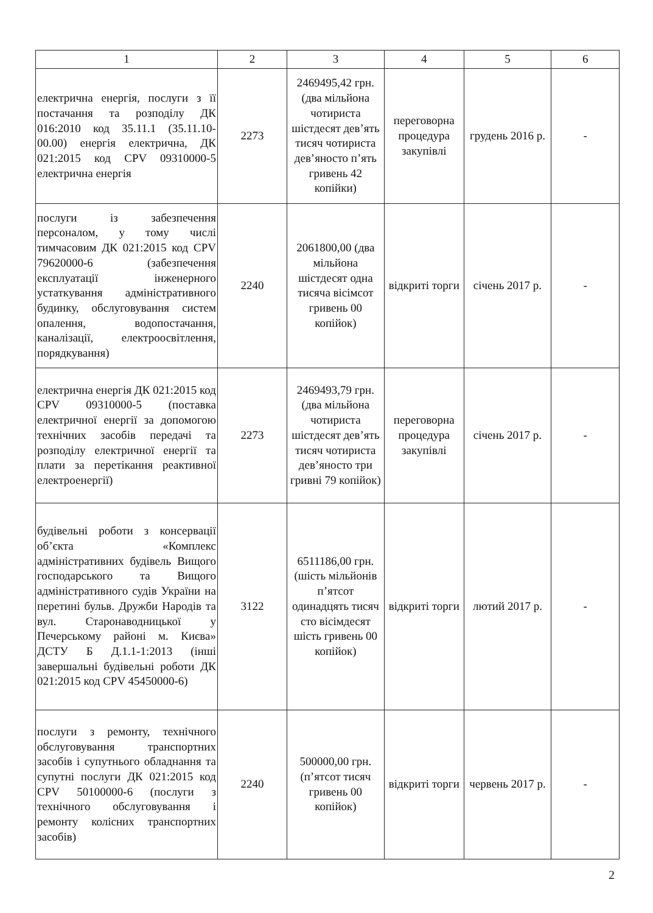| 1 | 2 | 3 | 4 | 5 | 6 |
| --- | --- | --- | --- | --- | --- |
| електрична енергія, послуги з її постачання та розподілу ДК 016:2010 код 35.11.1 (35.11.10-00.00) енергія електрична, ДК 021:2015 код CPV 09310000-5 електрична енергія | 2273 | 2469495,42 грн. (два мільйона чотириста шістдесят дев’ять тисяч чотириста дев’яносто п’ять гривень 42 копійки) | переговорна процедура закупівлі | грудень 2016 р. | - |
| послуги із забезпечення персоналом, у тому числі тимчасовим ДК 021:2015 код CPV 79620000-6 (забезпечення експлуатації інженерного устаткування адміністративного будинку, обслуговування систем опалення, водопостачання, каналізації, електроосвітлення, порядкування) | 2240 | 2061800,00 (два мільйона шістдесят одна тисяча вісімсот гривень 00 копійок) | відкриті торги | січень 2017 р. | - |
| електрична енергія ДК 021:2015 код CPV 09310000-5 (поставка електричної енергії за допомогою технічних засобів передачі та розподілу електричної енергії та плати за перетікання реактивної електроенергії) | 2273 | 2469493,79 грн. (два мільйона чотириста шістдесят дев’ять тисяч чотириста дев’яносто три гривні 79 копійок) | переговорна процедура закупівлі | січень 2017 р. | - |
| будівельні роботи з консервації об’єкта «Комплекс адміністративних будівель Вищого господарського та Вищого адміністративного судів України на перетині бульв. Дружби Народів та вул. Старонаводницької у Печерському районі м. Києва» ДСТУ Б Д.1.1-1:2013 (інші завершальні будівельні роботи ДК 021:2015 код CPV 45450000-6) | 3122 | 6511186,00 грн. (шість мільйонів п’ятсот одинадцять тисяч сто вісімдесят шість гривень 00 копійок) | відкриті торги | лютий 2017 р. | - |
| послуги з ремонту, технічного обслуговування транспортних засобів і супутнього обладнання та супутні послуги ДК 021:2015 код CPV 50100000-6 (послуги з технічного обслуговування і ремонту колісних транспортних засобів) | 2240 | 500000,00 грн. (п’ятсот тисяч гривень 00 копійок) | відкриті торги | червень 2017 р. | - |
2